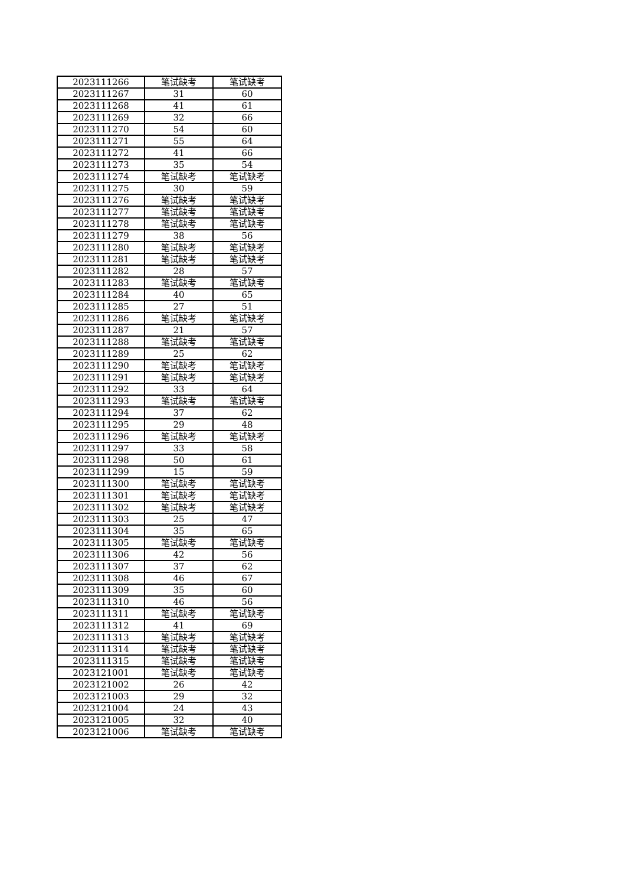| 2023111266 | 笔试缺考 | 笔试缺考 |
| 2023111267 | 31 | 60 |
| 2023111268 | 41 | 61 |
| 2023111269 | 32 | 66 |
| 2023111270 | 54 | 60 |
| 2023111271 | 55 | 64 |
| 2023111272 | 41 | 66 |
| 2023111273 | 35 | 54 |
| 2023111274 | 笔试缺考 | 笔试缺考 |
| 2023111275 | 30 | 59 |
| 2023111276 | 笔试缺考 | 笔试缺考 |
| 2023111277 | 笔试缺考 | 笔试缺考 |
| 2023111278 | 笔试缺考 | 笔试缺考 |
| 2023111279 | 38 | 56 |
| 2023111280 | 笔试缺考 | 笔试缺考 |
| 2023111281 | 笔试缺考 | 笔试缺考 |
| 2023111282 | 28 | 57 |
| 2023111283 | 笔试缺考 | 笔试缺考 |
| 2023111284 | 40 | 65 |
| 2023111285 | 27 | 51 |
| 2023111286 | 笔试缺考 | 笔试缺考 |
| 2023111287 | 21 | 57 |
| 2023111288 | 笔试缺考 | 笔试缺考 |
| 2023111289 | 25 | 62 |
| 2023111290 | 笔试缺考 | 笔试缺考 |
| 2023111291 | 笔试缺考 | 笔试缺考 |
| 2023111292 | 33 | 64 |
| 2023111293 | 笔试缺考 | 笔试缺考 |
| 2023111294 | 37 | 62 |
| 2023111295 | 29 | 48 |
| 2023111296 | 笔试缺考 | 笔试缺考 |
| 2023111297 | 33 | 58 |
| 2023111298 | 50 | 61 |
| 2023111299 | 15 | 59 |
| 2023111300 | 笔试缺考 | 笔试缺考 |
| 2023111301 | 笔试缺考 | 笔试缺考 |
| 2023111302 | 笔试缺考 | 笔试缺考 |
| 2023111303 | 25 | 47 |
| 2023111304 | 35 | 65 |
| 2023111305 | 笔试缺考 | 笔试缺考 |
| 2023111306 | 42 | 56 |
| 2023111307 | 37 | 62 |
| 2023111308 | 46 | 67 |
| 2023111309 | 35 | 60 |
| 2023111310 | 46 | 56 |
| 2023111311 | 笔试缺考 | 笔试缺考 |
| 2023111312 | 41 | 69 |
| 2023111313 | 笔试缺考 | 笔试缺考 |
| 2023111314 | 笔试缺考 | 笔试缺考 |
| 2023111315 | 笔试缺考 | 笔试缺考 |
| 2023121001 | 笔试缺考 | 笔试缺考 |
| 2023121002 | 26 | 42 |
| 2023121003 | 29 | 32 |
| 2023121004 | 24 | 43 |
| 2023121005 | 32 | 40 |
| 2023121006 | 笔试缺考 | 笔试缺考 |